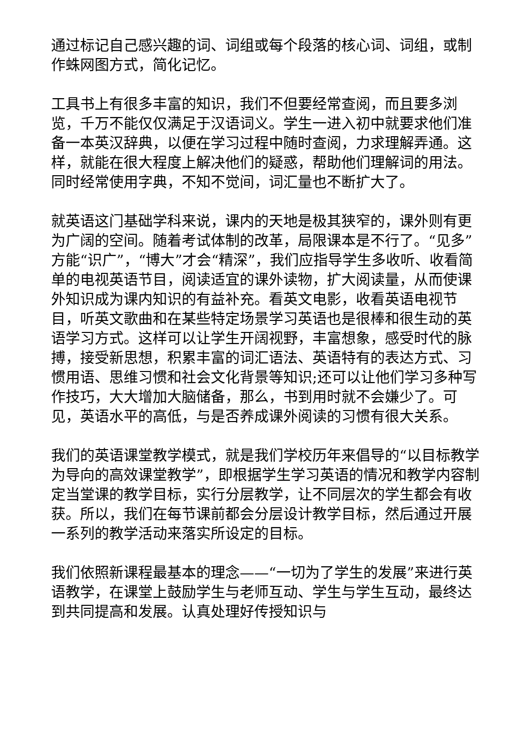通过标记自己感兴趣的词、词组或每个段落的核心词、词组，或制作蛛网图方式，简化记忆。
工具书上有很多丰富的知识，我们不但要经常查阅，而且要多浏览，千万不能仅仅满足于汉语词义。学生一进入初中就要求他们准备一本英汉辞典，以便在学习过程中随时查阅，力求理解弄通。这样，就能在很大程度上解决他们的疑惑，帮助他们理解词的用法。同时经常使用字典，不知不觉间，词汇量也不断扩大了。
就英语这门基础学科来说，课内的天地是极其狭窄的，课外则有更为广阔的空间。随着考试体制的改革，局限课本是不行了。“见多”方能“识广”，“博大”才会“精深”，我们应指导学生多收听、收看简单的电视英语节目，阅读适宜的课外读物，扩大阅读量，从而使课外知识成为课内知识的有益补充。看英文电影，收看英语电视节目，听英文歌曲和在某些特定场景学习英语也是很棒和很生动的英语学习方式。这样可以让学生开阔视野，丰富想象，感受时代的脉搏，接受新思想，积累丰富的词汇语法、英语特有的表达方式、习惯用语、思维习惯和社会文化背景等知识;还可以让他们学习多种写作技巧，大大增加大脑储备，那么，书到用时就不会嫌少了。可见，英语水平的高低，与是否养成课外阅读的习惯有很大关系。
我们的英语课堂教学模式，就是我们学校历年来倡导的“以目标教学为导向的高效课堂教学”，即根据学生学习英语的情况和教学内容制定当堂课的教学目标，实行分层教学，让不同层次的学生都会有收获。所以，我们在每节课前都会分层设计教学目标，然后通过开展一系列的教学活动来落实所设定的目标。
我们依照新课程最基本的理念——“一切为了学生的发展”来进行英语教学，在课堂上鼓励学生与老师互动、学生与学生互动，最终达到共同提高和发展。认真处理好传授知识与